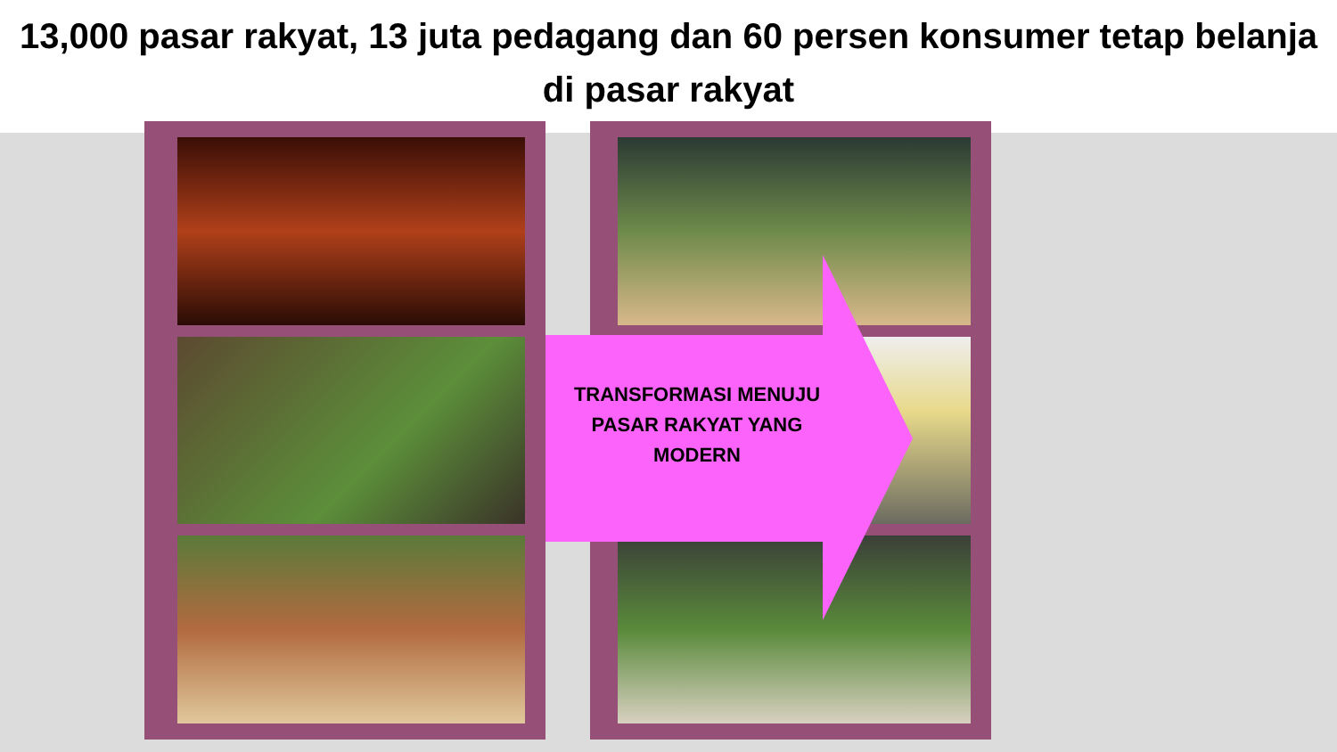13,000 pasar rakyat, 13 juta pedagang dan 60 persen konsumer tetap belanja di pasar rakyat
TRANSFORMASI MENUJU PASAR RAKYAT YANG MODERN